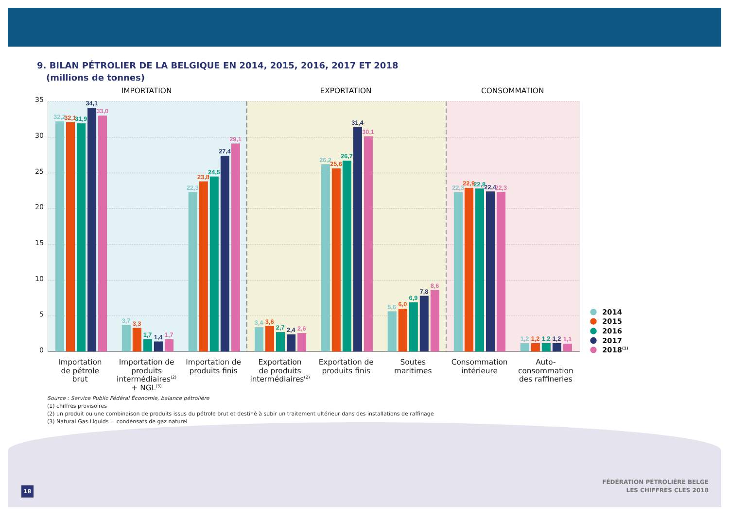9. BILAN PÉTROLIER DE LA BELGIQUE EN 2014, 2015, 2016, 2017 ET 2018
(millions de tonnes)
35
30
25
20
15
10
5
0
IMPORTATION
EXPORTATION
CONSOMMATION
32,2
32,1
31,9
34,1
33,0
3,7
3,3
1,7
1,4
1,7
22,3
23,8
24,5
27,4
29,1
3,4
3,6
2,7
2,4
2,6
26,2
25,6
26,7
31,4
30,1
5,6
6,0
6,9
7,8
8,6
22,3
22,9
22,8
22,4
22,3
1,2
1,2
1,2
1,2
1,1
2014
2015
2016
2017
2018(1)
Importation
de pétrole
brut
Importation de
produits
intermédiaires(2)
+ NGL(3)
Importation de
produits finis
Exportation
de produits
intermédiaires(2)
Exportation de
produits finis
Soutes
maritimes
Consommation
intérieure
Auto-
consommation
des raffineries
Source : Service Public Fédéral Économie, balance pétrolière
(1) chiffres provisoires
(2) un produit ou une combinaison de produits issus du pétrole brut et destiné à subir un traitement ultérieur dans des installations de raffinage
(3) Natural Gas Liquids = condensats de gaz naturel
18
FÉDÉRATION PÉTROLIÈRE BELGE
LES CHIFFRES CLÉS 2018